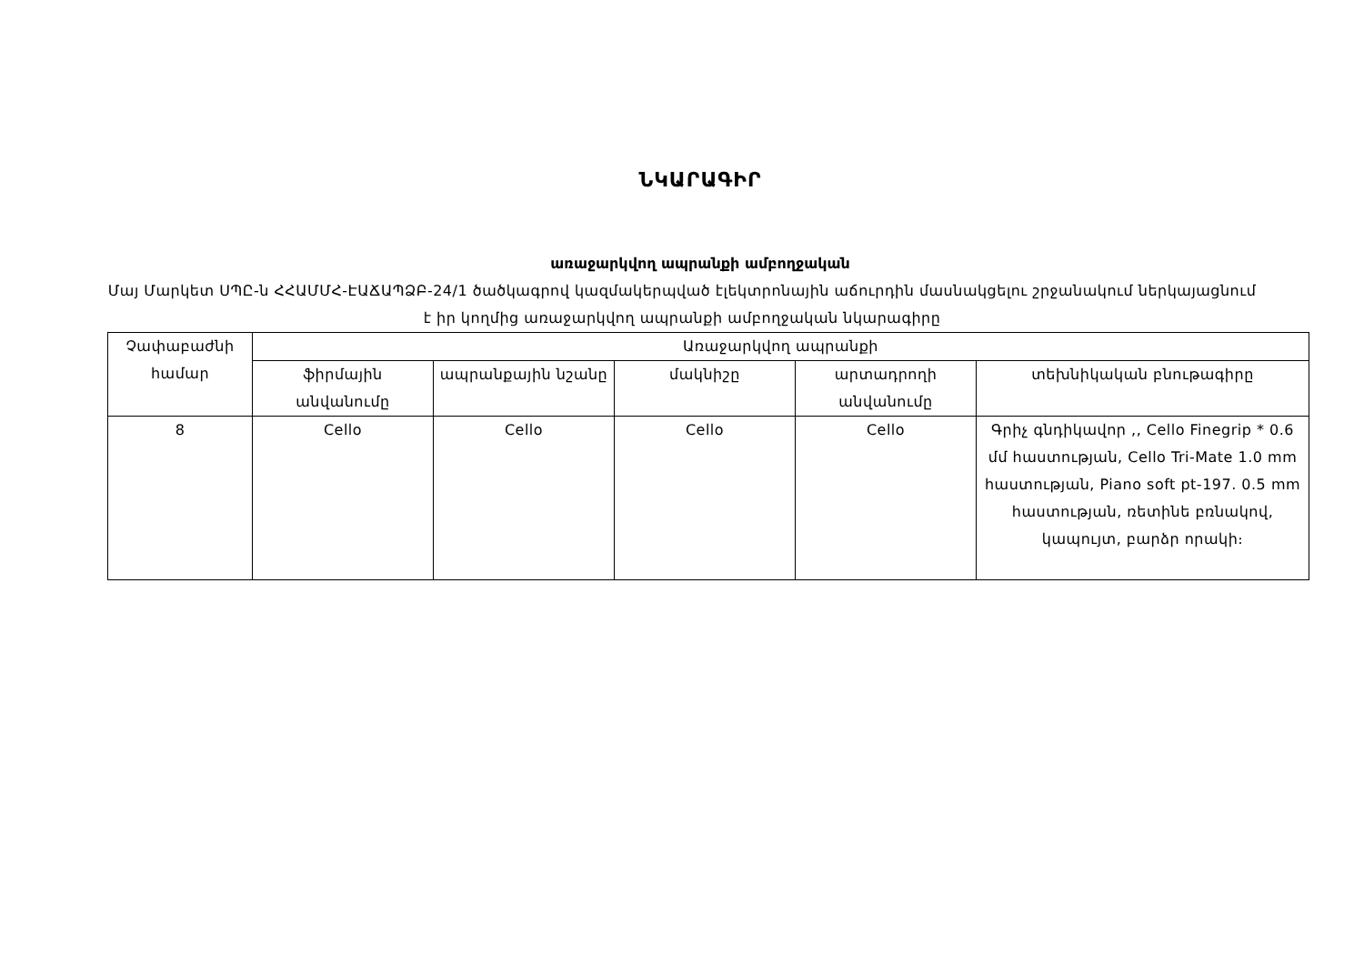ՆԿԱՐԱԳԻՐ
առաջարկվող ապրանքի ամբողջական
Մայ Մարկետ ՍՊԸ-ն ՀՀԱՄՄՀ-ԷԱՃԱՊՁԲ-24/1 ծածկագրով կազմակերպված էլեկտրոնային աճուրդին մասնակցելու շրջանակում ներկայացնում է իր կողմից առաջարկվող ապրանքի ամբողջական նկարագիրը
| Չափաբաժնի համար | Առաջարկվող ապրանքի | | | | |
| --- | --- | --- | --- | --- | --- |
| | ֆիրմային անվանումը | ապրանքային նշանը | մակնիշը | արտադրողի անվանումը | տեխնիկական բնութագիրը |
| 8 | Cello | Cello | Cello | Cello | Գրիչ գնդիկավոր ,, Cello Finegrip * 0.6 մմ հաստության, Cello Tri-Mate 1.0 mm հաստության, Piano soft pt-197. 0.5 mm հաստության, ռետինե բռնակով, կապույտ, բարձր որակի։ |